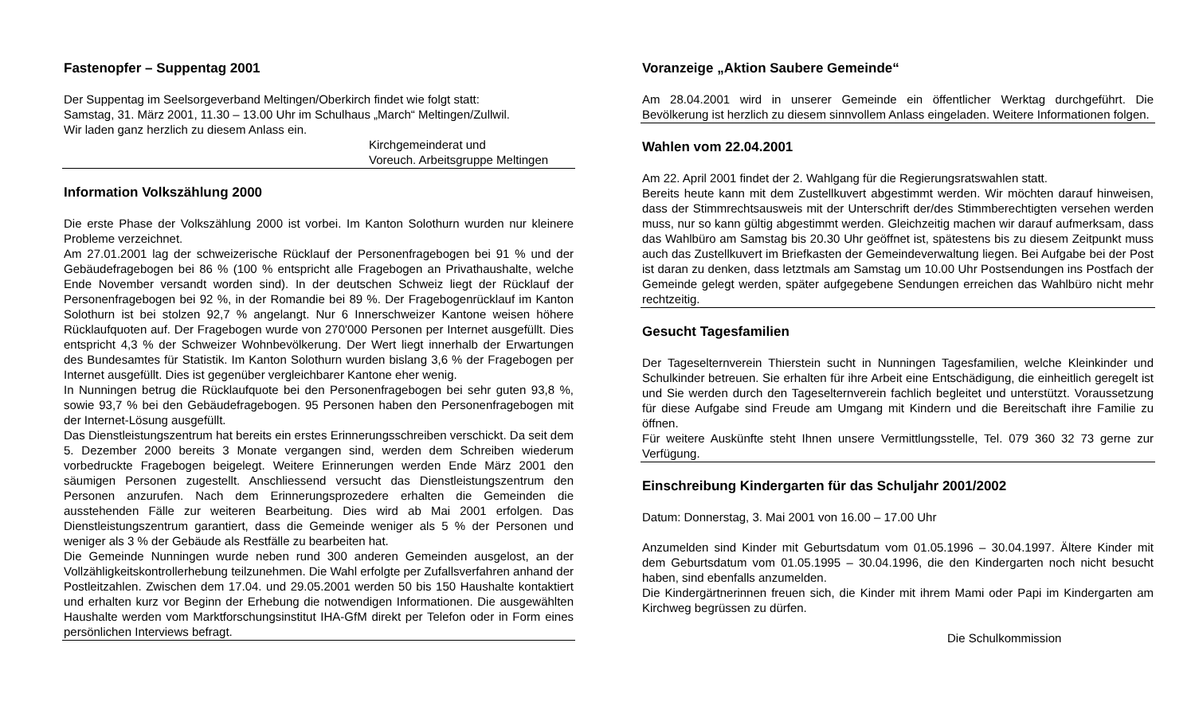Fastenopfer – Suppentag 2001
Der Suppentag im Seelsorgeverband Meltingen/Oberkirch findet wie folgt statt:
Samstag, 31. März 2001, 11.30 – 13.00 Uhr im Schulhaus „March“ Meltingen/Zullwil.
Wir laden ganz herzlich zu diesem Anlass ein.
Kirchgemeinderat und
Voreuch. Arbeitsgruppe Meltingen
Information Volkszählung 2000
Die erste Phase der Volkszählung 2000 ist vorbei. Im Kanton Solothurn wurden nur kleinere Probleme verzeichnet.
Am 27.01.2001 lag der schweizerische Rücklauf der Personenfragebogen bei 91 % und der Gebäudefragebogen bei 86 % (100 % entspricht alle Fragebogen an Privathaushalte, welche Ende November versandt worden sind). In der deutschen Schweiz liegt der Rücklauf der Personenfragebogen bei 92 %, in der Romandie bei 89 %. Der Fragebogenrücklauf im Kanton Solothurn ist bei stolzen 92,7 % angelangt. Nur 6 Innerschweizer Kantone weisen höhere Rücklaufquoten auf. Der Fragebogen wurde von 270'000 Personen per Internet ausgefüllt. Dies entspricht 4,3 % der Schweizer Wohnbevölkerung. Der Wert liegt innerhalb der Erwartungen des Bundesamtes für Statistik. Im Kanton Solothurn wurden bislang 3,6 % der Fragebogen per Internet ausgefüllt. Dies ist gegenüber vergleichbarer Kantone eher wenig.
In Nunningen betrug die Rücklaufquote bei den Personenfragebogen bei sehr guten 93,8 %, sowie 93,7 % bei den Gebäudefragebogen. 95 Personen haben den Personenfragebogen mit der Internet-Lösung ausgefüllt.
Das Dienstleistungszentrum hat bereits ein erstes Erinnerungsschreiben verschickt. Da seit dem 5. Dezember 2000 bereits 3 Monate vergangen sind, werden dem Schreiben wiederum vorbedruckte Fragebogen beigelegt. Weitere Erinnerungen werden Ende März 2001 den säumigen Personen zugestellt. Anschliessend versucht das Dienstleistungszentrum den Personen anzurufen. Nach dem Erinnerungsprozedere erhalten die Gemeinden die ausstehenden Fälle zur weiteren Bearbeitung. Dies wird ab Mai 2001 erfolgen. Das Dienstleistungszentrum garantiert, dass die Gemeinde weniger als 5 % der Personen und weniger als 3 % der Gebäude als Restfälle zu bearbeiten hat.
Die Gemeinde Nunningen wurde neben rund 300 anderen Gemeinden ausgelost, an der Vollzähligkeitskontrollerhebung teilzunehmen. Die Wahl erfolgte per Zufallsverfahren anhand der Postleitzahlen. Zwischen dem 17.04. und 29.05.2001 werden 50 bis 150 Haushalte kontaktiert und erhalten kurz vor Beginn der Erhebung die notwendigen Informationen. Die ausgewählten Haushalte werden vom Marktforschungsinstitut IHA-GfM direkt per Telefon oder in Form eines persönlichen Interviews befragt.
Voranzeige „Aktion Saubere Gemeinde“
Am 28.04.2001 wird in unserer Gemeinde ein öffentlicher Werktag durchgeführt. Die Bevölkerung ist herzlich zu diesem sinnvollem Anlass eingeladen. Weitere Informationen folgen.
Wahlen vom 22.04.2001
Am 22. April 2001 findet der 2. Wahlgang für die Regierungsratswahlen statt.
Bereits heute kann mit dem Zustellkuvert abgestimmt werden. Wir möchten darauf hinweisen, dass der Stimmrechtsausweis mit der Unterschrift der/des Stimmberechtigten versehen werden muss, nur so kann gültig abgestimmt werden. Gleichzeitig machen wir darauf aufmerksam, dass das Wahlbüro am Samstag bis 20.30 Uhr geöffnet ist, spätestens bis zu diesem Zeitpunkt muss auch das Zustellkuvert im Briefkasten der Gemeindeverwaltung liegen. Bei Aufgabe bei der Post ist daran zu denken, dass letztmals am Samstag um 10.00 Uhr Postsendungen ins Postfach der Gemeinde gelegt werden, später aufgegebene Sendungen erreichen das Wahlbüro nicht mehr rechtzeitig.
Gesucht Tagesfamilien
Der Tageselternverein Thierstein sucht in Nunningen Tagesfamilien, welche Kleinkinder und Schulkinder betreuen. Sie erhalten für ihre Arbeit eine Entschädigung, die einheitlich geregelt ist und Sie werden durch den Tageselternverein fachlich begleitet und unterstützt. Voraussetzung für diese Aufgabe sind Freude am Umgang mit Kindern und die Bereitschaft ihre Familie zu öffnen.
Für weitere Auskünfte steht Ihnen unsere Vermittlungsstelle, Tel. 079 360 32 73 gerne zur Verfügung.
Einschreibung Kindergarten für das Schuljahr 2001/2002
Datum: Donnerstag, 3. Mai 2001 von 16.00 – 17.00 Uhr
Anzumelden sind Kinder mit Geburtsdatum vom 01.05.1996 – 30.04.1997. Ältere Kinder mit dem Geburtsdatum vom 01.05.1995 – 30.04.1996, die den Kindergarten noch nicht besucht haben, sind ebenfalls anzumelden.
Die Kindergärtnerinnen freuen sich, die Kinder mit ihrem Mami oder Papi im Kindergarten am Kirchweg begrüssen zu dürfen.
Die Schulkommission